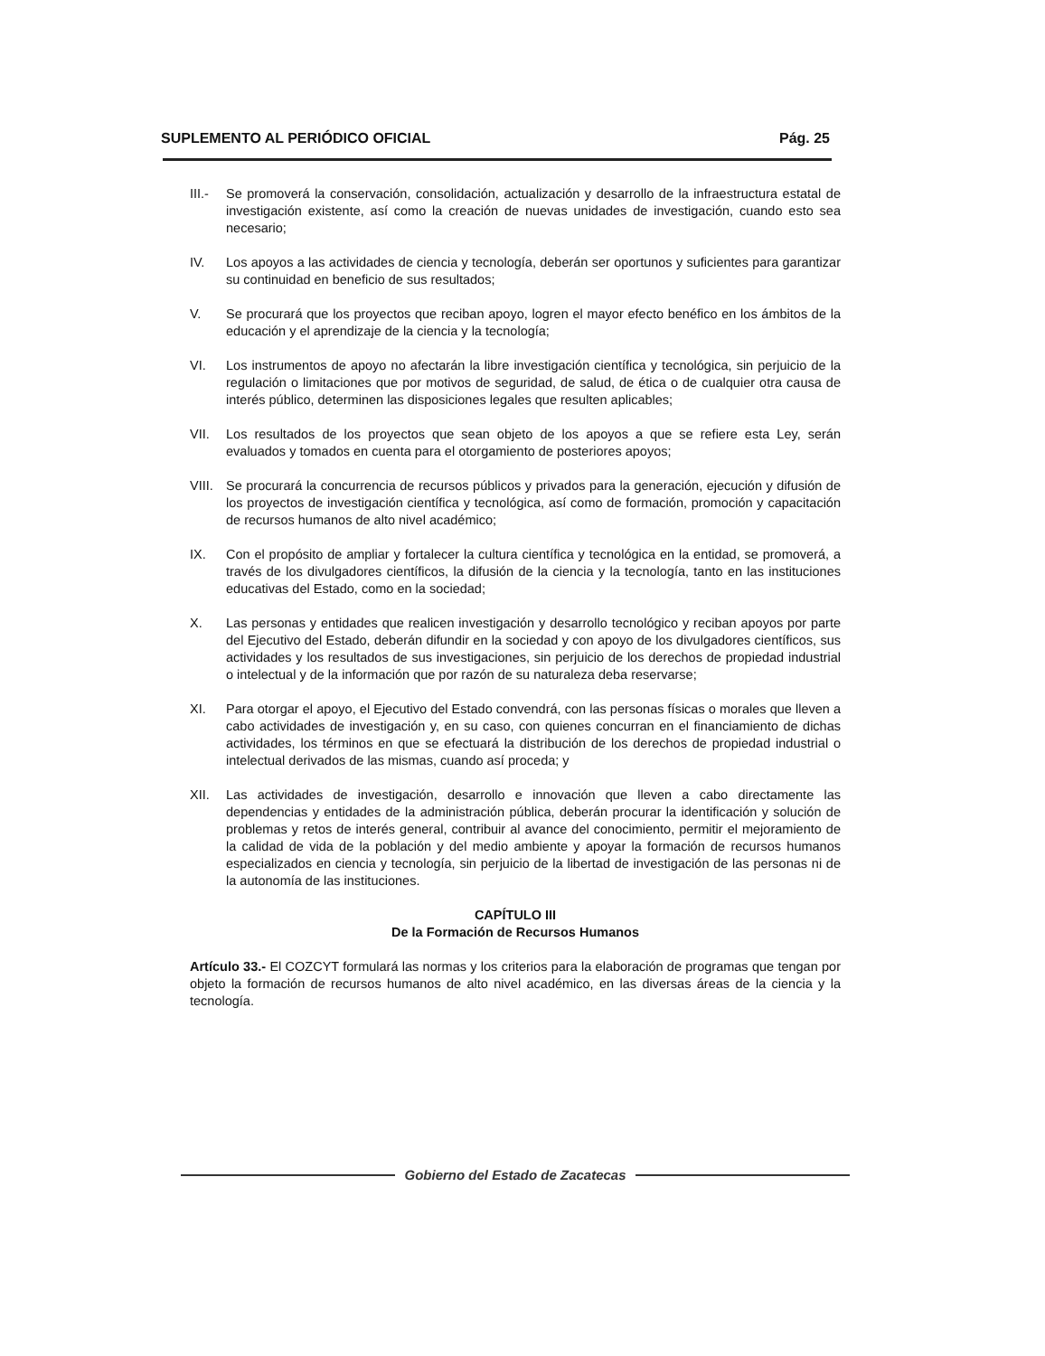SUPLEMENTO AL PERIÓDICO OFICIAL Pág. 25
III.- Se promoverá la conservación, consolidación, actualización y desarrollo de la infraestructura estatal de investigación existente, así como la creación de nuevas unidades de investigación, cuando esto sea necesario;
IV. Los apoyos a las actividades de ciencia y tecnología, deberán ser oportunos y suficientes para garantizar su continuidad en beneficio de sus resultados;
V. Se procurará que los proyectos que reciban apoyo, logren el mayor efecto benéfico en los ámbitos de la educación y el aprendizaje de la ciencia y la tecnología;
VI. Los instrumentos de apoyo no afectarán la libre investigación científica y tecnológica, sin perjuicio de la regulación o limitaciones que por motivos de seguridad, de salud, de ética o de cualquier otra causa de interés público, determinen las disposiciones legales que resulten aplicables;
VII. Los resultados de los proyectos que sean objeto de los apoyos a que se refiere esta Ley, serán evaluados y tomados en cuenta para el otorgamiento de posteriores apoyos;
VIII. Se procurará la concurrencia de recursos públicos y privados para la generación, ejecución y difusión de los proyectos de investigación científica y tecnológica, así como de formación, promoción y capacitación de recursos humanos de alto nivel académico;
IX. Con el propósito de ampliar y fortalecer la cultura científica y tecnológica en la entidad, se promoverá, a través de los divulgadores científicos, la difusión de la ciencia y la tecnología, tanto en las instituciones educativas del Estado, como en la sociedad;
X. Las personas y entidades que realicen investigación y desarrollo tecnológico y reciban apoyos por parte del Ejecutivo del Estado, deberán difundir en la sociedad y con apoyo de los divulgadores científicos, sus actividades y los resultados de sus investigaciones, sin perjuicio de los derechos de propiedad industrial o intelectual y de la información que por razón de su naturaleza deba reservarse;
XI. Para otorgar el apoyo, el Ejecutivo del Estado convendrá, con las personas físicas o morales que lleven a cabo actividades de investigación y, en su caso, con quienes concurran en el financiamiento de dichas actividades, los términos en que se efectuará la distribución de los derechos de propiedad industrial o intelectual derivados de las mismas, cuando así proceda; y
XII. Las actividades de investigación, desarrollo e innovación que lleven a cabo directamente las dependencias y entidades de la administración pública, deberán procurar la identificación y solución de problemas y retos de interés general, contribuir al avance del conocimiento, permitir el mejoramiento de la calidad de vida de la población y del medio ambiente y apoyar la formación de recursos humanos especializados en ciencia y tecnología, sin perjuicio de la libertad de investigación de las personas ni de la autonomía de las instituciones.
CAPÍTULO III
De la Formación de Recursos Humanos
Artículo 33.- El COZCYT formulará las normas y los criterios para la elaboración de programas que tengan por objeto la formación de recursos humanos de alto nivel académico, en las diversas áreas de la ciencia y la tecnología.
Gobierno del Estado de Zacatecas